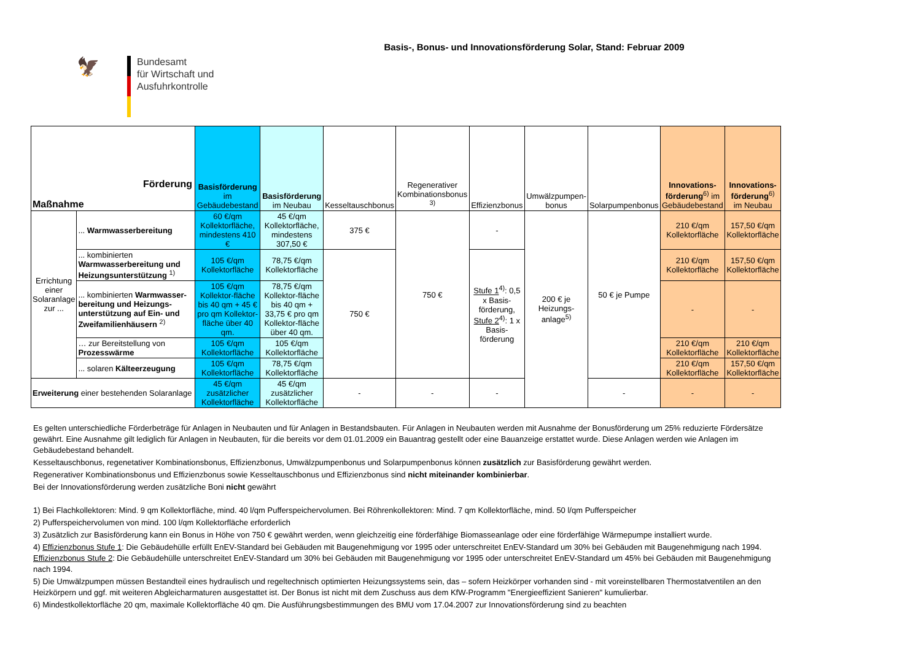Basis-, Bonus- und Innovationsförderung Solar, Stand: Februar 2009
🦅
Bundesamt
für Wirtschaft und
Ausfuhrkontrolle
| Förderung Maßnahme | | Basisförderung im Gebäudebestand | Basisförderung im Neubau | Kesseltauschbonus | Regenerativer Kombinationsbonus <sup>3)</sup> | Effizienzbonus | Umwälzpumpen-bonus | Solarpumpenbonus | Innovations-förderung<sup>6)</sup> im Gebäudebestand | Innovations-förderung<sup>6)</sup> im Neubau |
| --- | --- | --- | --- | --- | --- | --- | --- | --- | --- | --- |
| Errichtung einer Solaranlage zur ... | ... Warmwasserbereitung | 60 €/qm Kollektorfläche, mindestens 410 € | 45 €/qm Kollektorfläche, mindestens 307,50 € | 375 € | 750 € | - | 200 € je Heizungs-anlage<sup>5)</sup> | 50 € je Pumpe | 210 €/qm Kollektorfläche | 157,50 €/qm Kollektorfläche |
| | ... kombinierten Warmwasserbereitung und Heizungsunterstützung <sup>1)</sup> | 105 €/qm Kollektorfläche | 78,75 €/qm Kollektorfläche | 750 € | | Stufe 1<sup>4)</sup>: 0,5 x Basis-förderung, Stufe 2<sup>4)</sup>: 1 x Basis-förderung | | | 210 €/qm Kollektorfläche | 157,50 €/qm Kollektorfläche |
| | ... kombinierten Warmwasser-bereitung und Heizungs-unterstützung auf Ein- und Zweifamilienhäusern <sup>2)</sup> | 105 €/qm Kollektor-fläche bis 40 qm + 45 € pro qm Kollektor-fläche über 40 qm. | 78,75 €/qm Kollektor-fläche bis 40 qm + 33,75 € pro qm Kollektor-fläche über 40 qm. | | | | | | - | - |
| | … zur Bereitstellung von Prozesswärme | 105 €/qm Kollektorfläche | 105 €/qm Kollektorfläche | | | | | | 210 €/qm Kollektorfläche | 210 €/qm Kollektorfläche |
| | ... solaren Kälteerzeugung | 105 €/qm Kollektorfläche | 78,75 €/qm Kollektorfläche | | | | | | 210 €/qm Kollektorfläche | 157,50 €/qm Kollektorfläche |
| Erweiterung einer bestehenden Solaranlage | | 45 €/qm zusätzlicher Kollektorfläche | 45 €/qm zusätzlicher Kollektorfläche | - | - | - | | - | - | - |
Es gelten unterschiedliche Förderbeträge für Anlagen in Neubauten und für Anlagen in Bestandsbauten. Für Anlagen in Neubauten werden mit Ausnahme der Bonusförderung um 25% reduzierte Fördersätze gewährt. Eine Ausnahme gilt lediglich für Anlagen in Neubauten, für die bereits vor dem 01.01.2009 ein Bauantrag gestellt oder eine Bauanzeige erstattet wurde. Diese Anlagen werden wie Anlagen im Gebäudebestand behandelt.
Kesseltauschbonus, regenetativer Kombinationsbonus, Effizienzbonus, Umwälzpumpenbonus und Solarpumpenbonus können zusätzlich zur Basisförderung gewährt werden.
Regenerativer Kombinationsbonus und Effizienzbonus sowie Kesseltauschbonus und Effizienzbonus sind nicht miteinander kombinierbar.
Bei der Innovationsförderung werden zusätzliche Boni nicht gewährt
1) Bei Flachkollektoren: Mind. 9 qm Kollektorfläche, mind. 40 l/qm Pufferspeichervolumen. Bei Röhrenkollektoren: Mind. 7 qm Kollektorfläche, mind. 50 l/qm Pufferspeicher
2) Pufferspeichervolumen von mind. 100 l/qm Kollektorfläche erforderlich
3) Zusätzlich zur Basisförderung kann ein Bonus in Höhe von 750 € gewährt werden, wenn gleichzeitig eine förderfähige Biomasseanlage oder eine förderfähige Wärmepumpe installiert wurde.
4) Effizienzbonus Stufe 1: Die Gebäudehülle erfüllt EnEV-Standard bei Gebäuden mit Baugenehmigung vor 1995 oder unterschreitet EnEV-Standard um 30% bei Gebäuden mit Baugenehmigung nach 1994. Effizienzbonus Stufe 2: Die Gebäudehülle unterschreitet EnEV-Standard um 30% bei Gebäuden mit Baugenehmigung vor 1995 oder unterschreitet EnEV-Standard um 45% bei Gebäuden mit Baugenehmigung nach 1994.
5) Die Umwälzpumpen müssen Bestandteil eines hydraulisch und regeltechnisch optimierten Heizungssystems sein, das – sofern Heizkörper vorhanden sind - mit voreinstellbaren Thermostatventilen an den Heizkörpern und ggf. mit weiteren Abgleicharmaturen ausgestattet ist. Der Bonus ist nicht mit dem Zuschuss aus dem KfW-Programm "Energieeffizient Sanieren" kumulierbar.
6) Mindestkollektorfläche 20 qm, maximale Kollektorfläche 40 qm. Die Ausführungsbestimmungen des BMU vom 17.04.2007 zur Innovationsförderung sind zu beachten